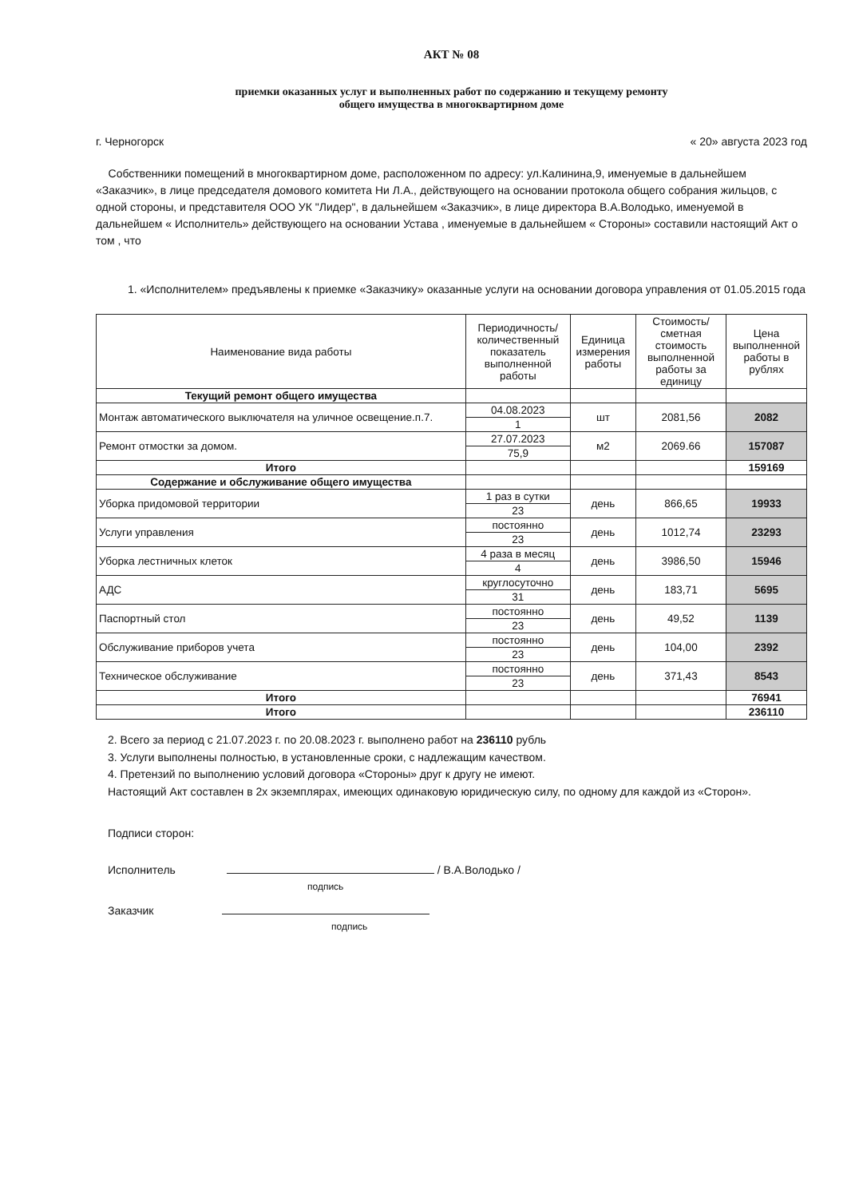АКТ № 08
приемки оказанных услуг и выполненных работ по содержанию и текущему ремонту
общего имущества в многоквартирном доме
г. Черногорск « 20» августа 2023 год
Собственники помещений в многоквартирном доме, расположенном по адресу: ул.Калинина,9, именуемые в дальнейшем «Заказчик», в лице председателя домового комитета Ни Л.А., действующего на основании протокола общего собрания жильцов, с одной стороны, и представителя ООО УК "Лидер", в дальнейшем «Заказчик», в лице директора В.А.Володько, именуемой в дальнейшем « Исполнитель» действующего на основании Устава , именуемые в дальнейшем « Стороны» составили настоящий Акт о том , что
1. «Исполнителем» предъявлены к приемке «Заказчику» оказанные услуги на основании договора управления от 01.05.2015 года
| Наименование вида работы | Периодичность/количественный показатель выполненной работы | Единица измерения работы | Стоимость/ сметная стоимость выполненной работы за единицу | Цена выполненной работы в рублях |
| --- | --- | --- | --- | --- |
| Текущий ремонт общего имущества | | | | |
| Монтаж автоматического выключателя на уличное освещение.п.7. | 04.08.2023 | шт | 2081,56 | 2082 |
| | 1 | | | |
| Ремонт отмостки за домом. | 27.07.2023 | м2 | 2069.66 | 157087 |
| | 75,9 | | | |
| Итого | | | | 159169 |
| Содержание и обслуживание общего имущества | | | | |
| Уборка придомовой территории | 1 раз в сутки | день | 866,65 | 19933 |
| | 23 | | | |
| Услуги управления | постоянно | день | 1012,74 | 23293 |
| | 23 | | | |
| Уборка лестничных клеток | 4 раза в месяц | день | 3986,50 | 15946 |
| | 4 | | | |
| АДС | круглосуточно | день | 183,71 | 5695 |
| | 31 | | | |
| Паспортный стол | постоянно | день | 49,52 | 1139 |
| | 23 | | | |
| Обслуживание приборов учета | постоянно | день | 104,00 | 2392 |
| | 23 | | | |
| Техническое обслуживание | постоянно | день | 371,43 | 8543 |
| | 23 | | | |
| Итого | | | | 76941 |
| Итого | | | | 236110 |
2. Всего за период с 21.07.2023 г. по 20.08.2023 г. выполнено работ на 236110 рубль
3. Услуги выполнены полностью, в установленные сроки, с надлежащим качеством.
4. Претензий по выполнению условий договора «Стороны» друг к другу не имеют.
Настоящий Акт составлен в 2х экземплярах, имеющих одинаковую юридическую силу, по одному для каждой из «Сторон».
Подписи сторон:
Исполнитель / В.А.Володько /
подпись
Заказчик
подпись